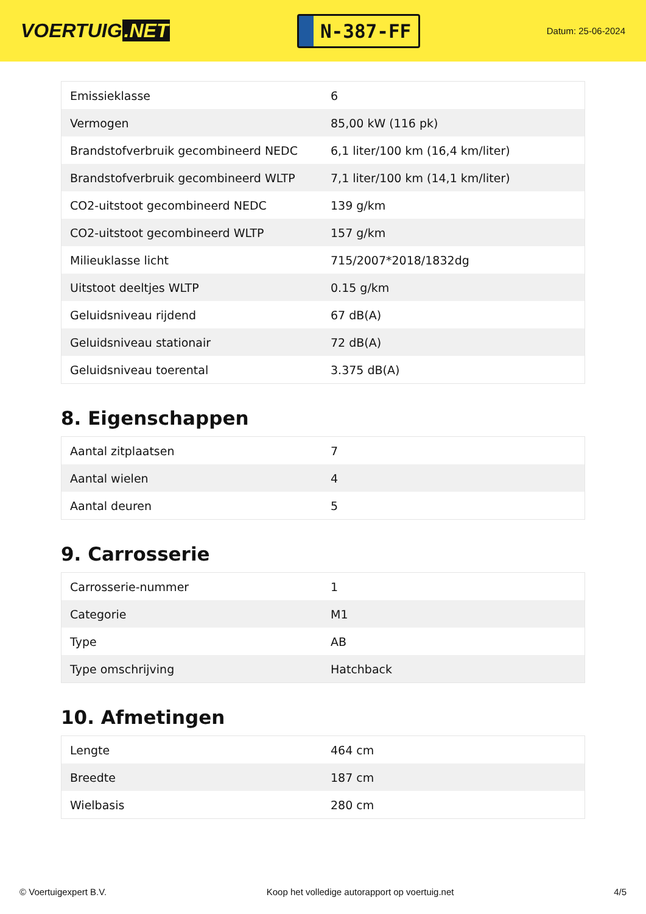VOERTUIG.NET
N-387-FF
Datum: 25-06-2024
| Emissieklasse | 6 |
| Vermogen | 85,00 kW (116 pk) |
| Brandstofverbruik gecombineerd NEDC | 6,1 liter/100 km (16,4 km/liter) |
| Brandstofverbruik gecombineerd WLTP | 7,1 liter/100 km (14,1 km/liter) |
| CO2-uitstoot gecombineerd NEDC | 139 g/km |
| CO2-uitstoot gecombineerd WLTP | 157 g/km |
| Milieuklasse licht | 715/2007*2018/1832dg |
| Uitstoot deeltjes WLTP | 0.15 g/km |
| Geluidsniveau rijdend | 67 dB(A) |
| Geluidsniveau stationair | 72 dB(A) |
| Geluidsniveau toerental | 3.375 dB(A) |
8. Eigenschappen
| Aantal zitplaatsen | 7 |
| Aantal wielen | 4 |
| Aantal deuren | 5 |
9. Carrosserie
| Carrosserie-nummer | 1 |
| Categorie | M1 |
| Type | AB |
| Type omschrijving | Hatchback |
10. Afmetingen
| Lengte | 464 cm |
| Breedte | 187 cm |
| Wielbasis | 280 cm |
© Voertuigexpert B.V. Koop het volledige autorapport op voertuig.net 4/5